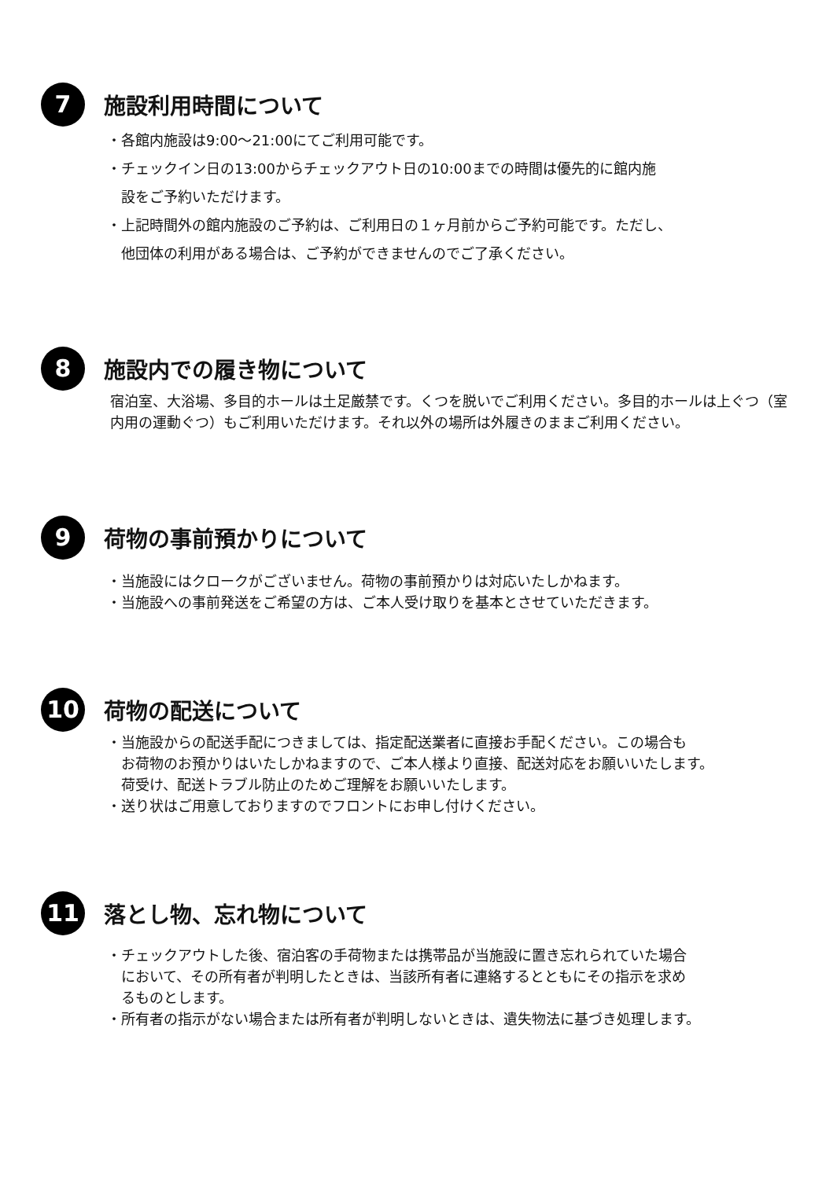7
施設利用時間について
・各館内施設は9:00～21:00にてご利用可能です。
・チェックイン日の13:00からチェックアウト日の10:00までの時間は優先的に館内施
設をご予約いただけます。
・上記時間外の館内施設のご予約は、ご利用日の１ヶ月前からご予約可能です。ただし、
他団体の利用がある場合は、ご予約ができませんのでご了承ください。
8
施設内での履き物について
宿泊室、大浴場、多目的ホールは土足厳禁です。くつを脱いでご利用ください。多目的ホールは上ぐつ（室内用の運動ぐつ）もご利用いただけます。それ以外の場所は外履きのままご利用ください。
9
荷物の事前預かりについて
・当施設にはクロークがございません。荷物の事前預かりは対応いたしかねます。
・当施設への事前発送をご希望の方は、ご本人受け取りを基本とさせていただきます。
10
荷物の配送について
・当施設からの配送手配につきましては、指定配送業者に直接お手配ください。この場合も
お荷物のお預かりはいたしかねますので、ご本人様より直接、配送対応をお願いいたします。
荷受け、配送トラブル防止のためご理解をお願いいたします。
・送り状はご用意しておりますのでフロントにお申し付けください。
11
落とし物、忘れ物について
・チェックアウトした後、宿泊客の手荷物または携帯品が当施設に置き忘れられていた場合
において、その所有者が判明したときは、当該所有者に連絡するとともにその指示を求め
るものとします。
・所有者の指示がない場合または所有者が判明しないときは、遺失物法に基づき処理します。